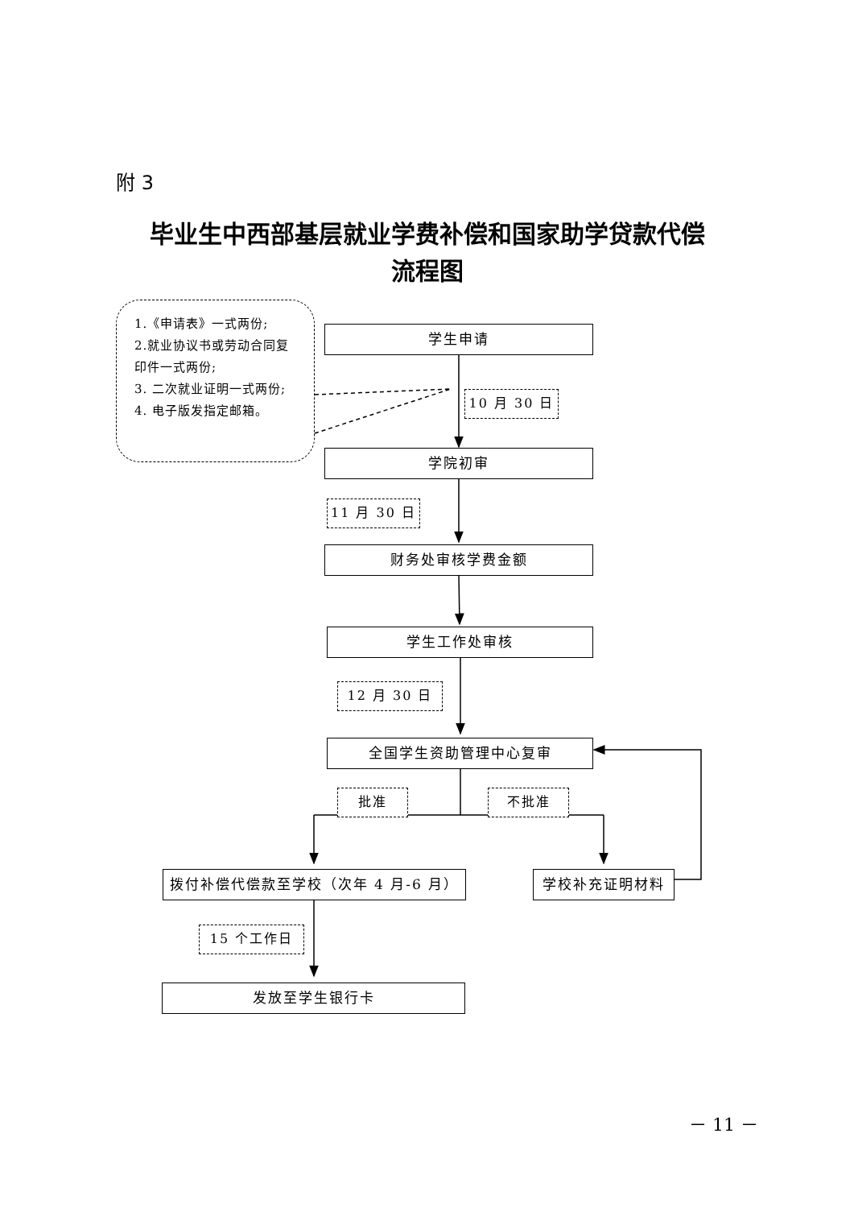附 3
毕业生中西部基层就业学费补偿和国家助学贷款代偿
流程图
1.《申请表》一式两份;
2.就业协议书或劳动合同复印件一式两份;
3. 二次就业证明一式两份;
4. 电子版发指定邮箱。
学生申请
10 月 30 日
学院初审
11 月 30 日
财务处审核学费金额
学生工作处审核
12 月 30 日
全国学生资助管理中心复审
批准 不批准
拨付补偿代偿款至学校（次年 4 月-6 月）
学校补充证明材料
15 个工作日
发放至学生银行卡
－ 11 －